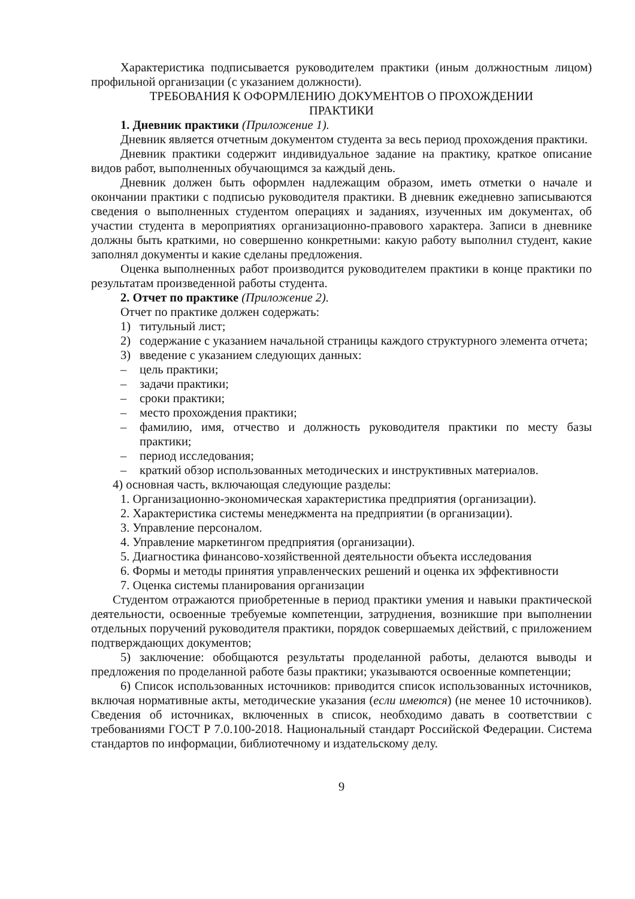Характеристика подписывается руководителем практики (иным должностным лицом) профильной организации (с указанием должности).
ТРЕБОВАНИЯ К ОФОРМЛЕНИЮ ДОКУМЕНТОВ О ПРОХОЖДЕНИИ
ПРАКТИКИ
1. Дневник практики (Приложение 1).
Дневник является отчетным документом студента за весь период прохождения практики.
Дневник практики содержит индивидуальное задание на практику, краткое описание видов работ, выполненных обучающимся за каждый день.
Дневник должен быть оформлен надлежащим образом, иметь отметки о начале и окончании практики с подписью руководителя практики. В дневник ежедневно записываются сведения о выполненных студентом операциях и заданиях, изученных им документах, об участии студента в мероприятиях организационно-правового характера. Записи в дневнике должны быть краткими, но совершенно конкретными: какую работу выполнил студент, какие заполнял документы и какие сделаны предложения.
Оценка выполненных работ производится руководителем практики в конце практики по результатам произведенной работы студента.
2. Отчет по практике (Приложение 2).
Отчет по практике должен содержать:
1) титульный лист;
2) содержание с указанием начальной страницы каждого структурного элемента отчета;
3) введение с указанием следующих данных:
– цель практики;
– задачи практики;
– сроки практики;
– место прохождения практики;
– фамилию, имя, отчество и должность руководителя практики по месту базы практики;
– период исследования;
– краткий обзор использованных методических и инструктивных материалов.
4) основная часть, включающая следующие разделы:
1. Организационно-экономическая характеристика предприятия (организации).
2. Характеристика системы менеджмента на предприятии (в организации).
3. Управление персоналом.
4. Управление маркетингом предприятия (организации).
5. Диагностика финансово-хозяйственной деятельности объекта исследования
6. Формы и методы принятия управленческих решений и оценка их эффективности
7. Оценка системы планирования организации
Студентом отражаются приобретенные в период практики умения и навыки практической деятельности, освоенные требуемые компетенции, затруднения, возникшие при выполнении отдельных поручений руководителя практики, порядок совершаемых действий, с приложением подтверждающих документов;
5) заключение: обобщаются результаты проделанной работы, делаются выводы и предложения по проделанной работе базы практики; указываются освоенные компетенции;
6) Список использованных источников: приводится список использованных источников, включая нормативные акты, методические указания (если имеются) (не менее 10 источников). Сведения об источниках, включенных в список, необходимо давать в соответствии с требованиями ГОСТ Р 7.0.100-2018. Национальный стандарт Российской Федерации. Система стандартов по информации, библиотечному и издательскому делу.
9